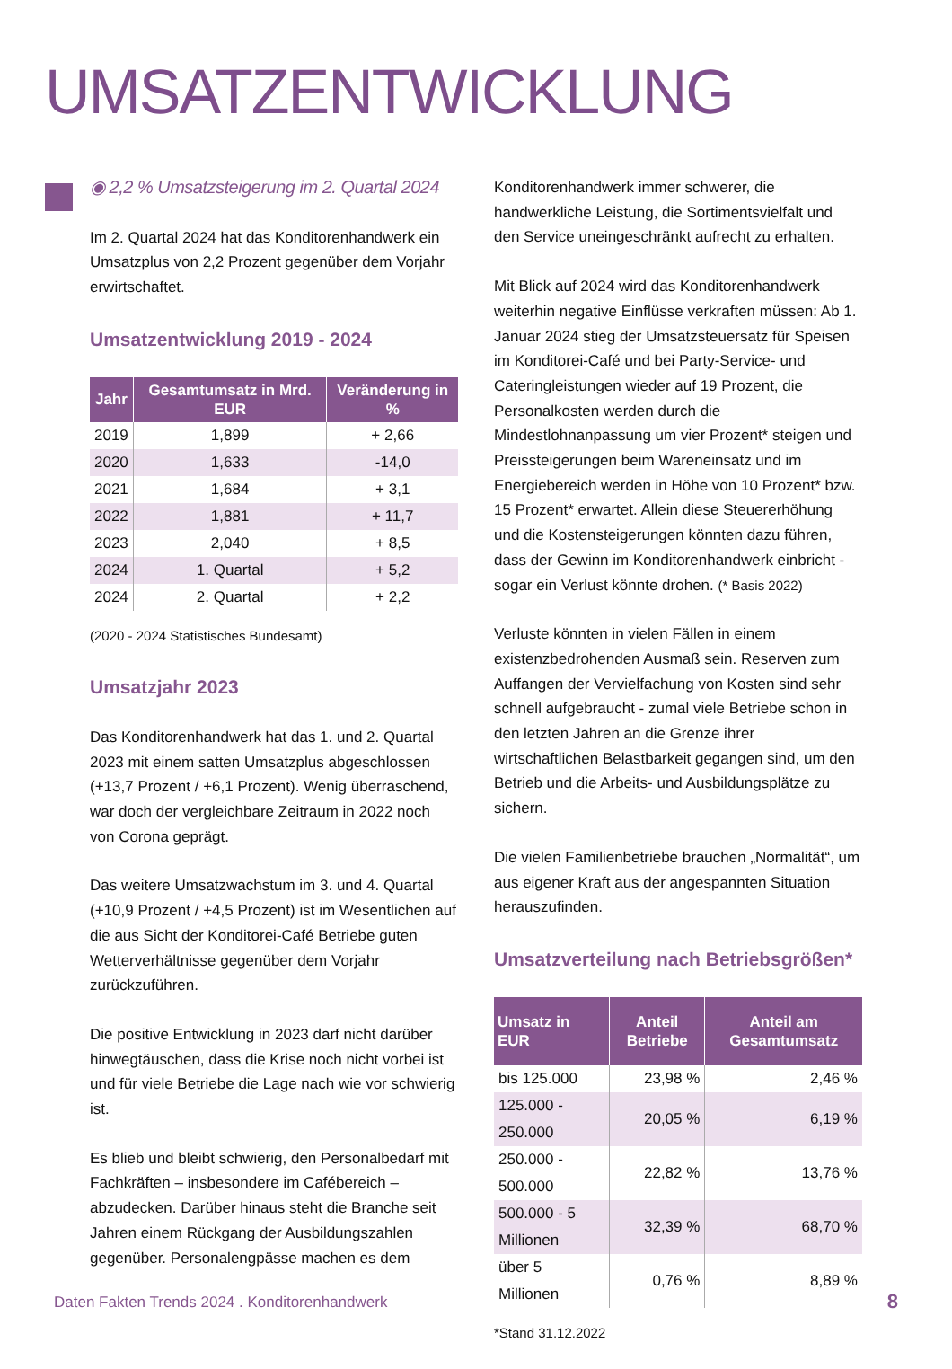UMSATZENTWICKLUNG
◉ 2,2 % Umsatzsteigerung im 2. Quartal 2024
Im 2. Quartal 2024 hat das Konditorenhandwerk ein Umsatzplus von 2,2 Prozent gegenüber dem Vorjahr erwirtschaftet.
Umsatzentwicklung 2019 - 2024
| Jahr | Gesamtumsatz in Mrd. EUR | Veränderung in % |
| --- | --- | --- |
| 2019 | 1,899 | + 2,66 |
| 2020 | 1,633 | -14,0 |
| 2021 | 1,684 | + 3,1 |
| 2022 | 1,881 | + 11,7 |
| 2023 | 2,040 | + 8,5 |
| 2024 | 1. Quartal | + 5,2 |
| 2024 | 2. Quartal | + 2,2 |
(2020 - 2024 Statistisches Bundesamt)
Umsatzjahr 2023
Das Konditorenhandwerk hat das 1. und 2. Quartal 2023 mit einem satten Umsatzplus abgeschlossen (+13,7 Prozent / +6,1 Prozent). Wenig überraschend, war doch der vergleichbare Zeitraum in 2022 noch von Corona geprägt.
Das weitere Umsatzwachstum im 3. und 4. Quartal (+10,9 Prozent / +4,5 Prozent) ist im Wesentlichen auf die aus Sicht der Konditorei-Café Betriebe guten Wetterverhältnisse gegenüber dem Vorjahr zurückzuführen.
Die positive Entwicklung in 2023 darf nicht darüber hinwegtäuschen, dass die Krise noch nicht vorbei ist und für viele Betriebe die Lage nach wie vor schwierig ist.
Es blieb und bleibt schwierig, den Personalbedarf mit Fachkräften – insbesondere im Cafébereich – abzudecken. Darüber hinaus steht die Branche seit Jahren einem Rückgang der Ausbildungszahlen gegenüber. Personalengpässe machen es dem
Konditorenhandwerk immer schwerer, die handwerkliche Leistung, die Sortimentsvielfalt und den Service uneingeschränkt aufrecht zu erhalten.
Mit Blick auf 2024 wird das Konditorenhandwerk weiterhin negative Einflüsse verkraften müssen: Ab 1. Januar 2024 stieg der Umsatzsteuersatz für Speisen im Konditorei-Café und bei Party-Service- und Cateringleistungen wieder auf 19 Prozent, die Personalkosten werden durch die Mindestlohnanpassung um vier Prozent* steigen und Preissteigerungen beim Wareneinsatz und im Energiebereich werden in Höhe von 10 Prozent* bzw. 15 Prozent* erwartet. Allein diese Steuererhöhung und die Kostensteigerungen könnten dazu führen, dass der Gewinn im Konditorenhandwerk einbricht - sogar ein Verlust könnte drohen. (* Basis 2022)
Verluste könnten in vielen Fällen in einem existenzbedrohenden Ausmaß sein. Reserven zum Auffangen der Vervielfachung von Kosten sind sehr schnell aufgebraucht - zumal viele Betriebe schon in den letzten Jahren an die Grenze ihrer wirtschaftlichen Belastbarkeit gegangen sind, um den Betrieb und die Arbeits- und Ausbildungsplätze zu sichern.
Die vielen Familienbetriebe brauchen „Normalität“, um aus eigener Kraft aus der angespannten Situation herauszufinden.
Umsatzverteilung nach Betriebsgrößen*
| Umsatz in EUR | Anteil Betriebe | Anteil am Gesamtumsatz |
| --- | --- | --- |
| bis 125.000 | 23,98 % | 2,46 % |
| 125.000 - 250.000 | 20,05 % | 6,19 % |
| 250.000 - 500.000 | 22,82 % | 13,76 % |
| 500.000 - 5 Millionen | 32,39 % | 68,70 % |
| über 5 Millionen | 0,76 % | 8,89 % |
*Stand 31.12.2022
Daten Fakten Trends 2024 . Konditorenhandwerk
8